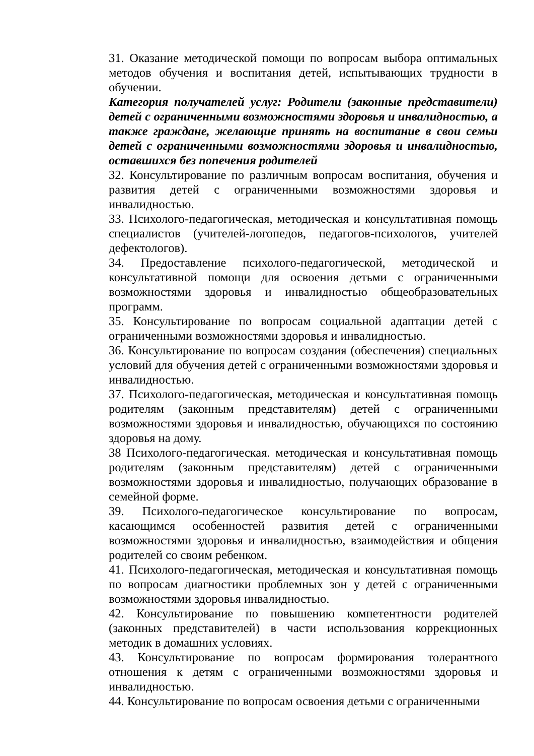31. Оказание методической помощи по вопросам выбора оптимальных методов обучения и воспитания детей, испытывающих трудности в обучении.
Категория получателей услуг: Родители (законные представители) детей с ограниченными возможностями здоровья и инвалидностью, а также граждане, желающие принять на воспитание в свои семьи детей с ограниченными возможностями здоровья и инвалидностью, оставшихся без попечения родителей
32. Консультирование по различным вопросам воспитания, обучения и развития детей с ограниченными возможностями здоровья и инвалидностью.
33. Психолого-педагогическая, методическая и консультативная помощь специалистов (учителей-логопедов, педагогов-психологов, учителей дефектологов).
34. Предоставление психолого-педагогической, методической и консультативной помощи для освоения детьми с ограниченными возможностями здоровья и инвалидностью общеобразовательных программ.
35. Консультирование по вопросам социальной адаптации детей с ограниченными возможностями здоровья и инвалидностью.
36. Консультирование по вопросам создания (обеспечения) специальных условий для обучения детей с ограниченными возможностями здоровья и инвалидностью.
37. Психолого-педагогическая, методическая и консультативная помощь родителям (законным представителям) детей с ограниченными возможностями здоровья и инвалидностью, обучающихся по состоянию здоровья на дому.
38 Психолого-педагогическая. методическая и консультативная помощь родителям (законным представителям) детей с ограниченными возможностями здоровья и инвалидностью, получающих образование в семейной форме.
39. Психолого-педагогическое консультирование по вопросам, касающимся особенностей развития детей с ограниченными возможностями здоровья и инвалидностью, взаимодействия и общения родителей со своим ребенком.
41. Психолого-педагогическая, методическая и консультативная помощь по вопросам диагностики проблемных зон у детей с ограниченными возможностями здоровья инвалидностью.
42. Консультирование по повышению компетентности родителей (законных представителей) в части использования коррекционных методик в домашних условиях.
43. Консультирование по вопросам формирования толерантного отношения к детям с ограниченными возможностями здоровья и инвалидностью.
44. Консультирование по вопросам освоения детьми с ограниченными